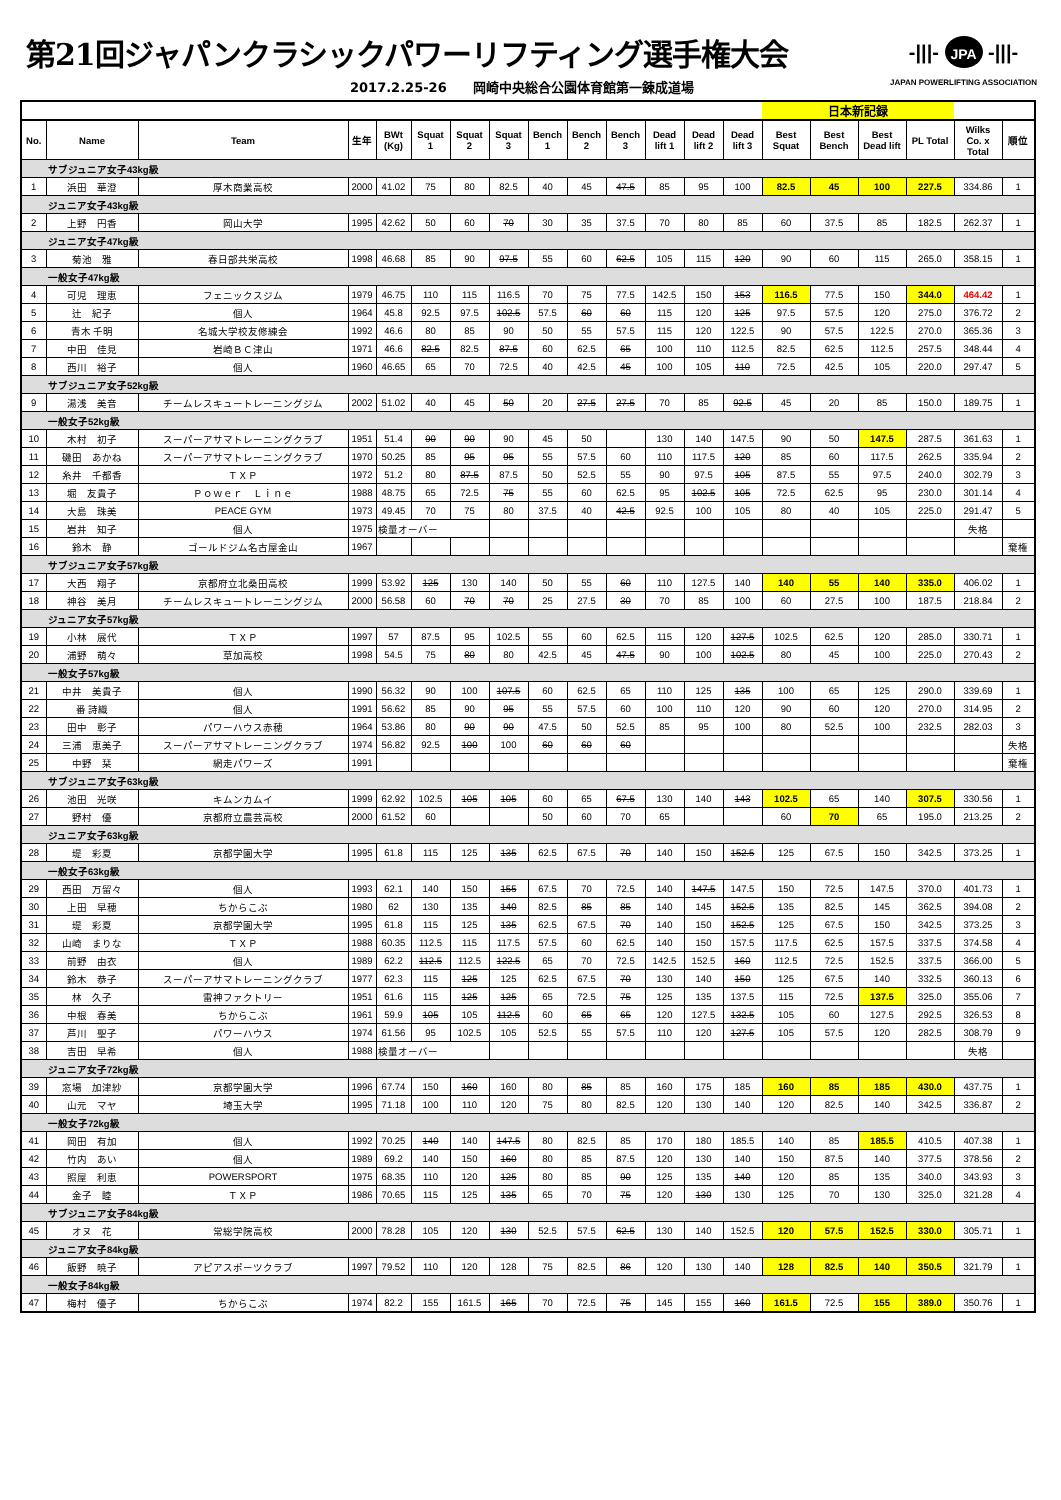第21回ジャパンクラシックパワーリフティング選手権大会
-|||- JPA -|||-
JAPAN POWERLIFTING ASSOCIATION
2017.2.25-26　　岡崎中央総合公園体育館第一錬成道場
| | | | | | | | | | | | | | | 日本新記録 | | | | | |
| No. | Name | Team | 生年 | BWt (Kg) | Squat 1 | Squat 2 | Squat 3 | Bench 1 | Bench 2 | Bench 3 | Dead lift 1 | Dead lift 2 | Dead lift 3 | Best Squat | Best Bench | Best Dead lift | PL Total | Wilks Co. x Total | 順位 |
| サブジュニア女子43kg級 | | | | | | | | | | | | | | | | | | | |
| 1 | 浜田 華澄 | 厚木商業高校 | 2000 | 41.02 | 75 | 80 | 82.5 | 40 | 45 | 47.5 | 85 | 95 | 100 | 82.5 | 45 | 100 | 227.5 | 334.86 | 1 |
| ジュニア女子43kg級 | | | | | | | | | | | | | | | | | | | |
| 2 | 上野 円香 | 岡山大学 | 1995 | 42.62 | 50 | 60 | 70 | 30 | 35 | 37.5 | 70 | 80 | 85 | 60 | 37.5 | 85 | 182.5 | 262.37 | 1 |
| ジュニア女子47kg級 | | | | | | | | | | | | | | | | | | | |
| 3 | 菊池 雅 | 春日部共栄高校 | 1998 | 46.68 | 85 | 90 | 97.5 | 55 | 60 | 62.5 | 105 | 115 | 120 | 90 | 60 | 115 | 265.0 | 358.15 | 1 |
| 一般女子47kg級 | | | | | | | | | | | | | | | | | | | |
| 4 | 可児 理恵 | フェニックスジム | 1979 | 46.75 | 110 | 115 | 116.5 | 70 | 75 | 77.5 | 142.5 | 150 | 153 | 116.5 | 77.5 | 150 | 344.0 | 464.42 | 1 |
| 5 | 辻 紀子 | 個人 | 1964 | 45.8 | 92.5 | 97.5 | 102.5 | 57.5 | 60 | 60 | 115 | 120 | 125 | 97.5 | 57.5 | 120 | 275.0 | 376.72 | 2 |
| 6 | 青木 千明 | 名城大学校友修練会 | 1992 | 46.6 | 80 | 85 | 90 | 50 | 55 | 57.5 | 115 | 120 | 122.5 | 90 | 57.5 | 122.5 | 270.0 | 365.36 | 3 |
| 7 | 中田 佳見 | 岩崎ＢＣ津山 | 1971 | 46.6 | 82.5 | 82.5 | 87.5 | 60 | 62.5 | 65 | 100 | 110 | 112.5 | 82.5 | 62.5 | 112.5 | 257.5 | 348.44 | 4 |
| 8 | 西川 裕子 | 個人 | 1960 | 46.65 | 65 | 70 | 72.5 | 40 | 42.5 | 45 | 100 | 105 | 110 | 72.5 | 42.5 | 105 | 220.0 | 297.47 | 5 |
| サブジュニア女子52kg級 | | | | | | | | | | | | | | | | | | | |
| 9 | 湯浅 美音 | チームレスキュートレーニングジム | 2002 | 51.02 | 40 | 45 | 50 | 20 | 27.5 | 27.5 | 70 | 85 | 92.5 | 45 | 20 | 85 | 150.0 | 189.75 | 1 |
| 一般女子52kg級 | | | | | | | | | | | | | | | | | | | |
| 10 | 木村 初子 | スーパーアサマトレーニングクラブ | 1951 | 51.4 | 90 | 90 | 90 | 45 | 50 | | 130 | 140 | 147.5 | 90 | 50 | 147.5 | 287.5 | 361.63 | 1 |
| 11 | 磯田 あかね | スーパーアサマトレーニングクラブ | 1970 | 50.25 | 85 | 95 | 95 | 55 | 57.5 | 60 | 110 | 117.5 | 120 | 85 | 60 | 117.5 | 262.5 | 335.94 | 2 |
| 12 | 糸井 千都香 | ＴＸＰ | 1972 | 51.2 | 80 | 87.5 | 87.5 | 50 | 52.5 | 55 | 90 | 97.5 | 105 | 87.5 | 55 | 97.5 | 240.0 | 302.79 | 3 |
| 13 | 堀 友貴子 | Ｐｏｗｅｒ Ｌｉｎｅ | 1988 | 48.75 | 65 | 72.5 | 75 | 55 | 60 | 62.5 | 95 | 102.5 | 105 | 72.5 | 62.5 | 95 | 230.0 | 301.14 | 4 |
| 14 | 大島 珠美 | PEACE GYM | 1973 | 49.45 | 70 | 75 | 80 | 37.5 | 40 | 42.5 | 92.5 | 100 | 105 | 80 | 40 | 105 | 225.0 | 291.47 | 5 |
| 15 | 岩井 知子 | 個人 | 1975 | 検量オーバー | | | | | | | | | | | | | | 失格 | |
| 16 | 鈴木 静 | ゴールドジム名古屋金山 | 1967 | | | | | | | | | | | | | | | | 棄権 |
| サブジュニア女子57kg級 | | | | | | | | | | | | | | | | | | | |
| 17 | 大西 翔子 | 京都府立北桑田高校 | 1999 | 53.92 | 125 | 130 | 140 | 50 | 55 | 60 | 110 | 127.5 | 140 | 140 | 55 | 140 | 335.0 | 406.02 | 1 |
| 18 | 神谷 美月 | チームレスキュートレーニングジム | 2000 | 56.58 | 60 | 70 | 70 | 25 | 27.5 | 30 | 70 | 85 | 100 | 60 | 27.5 | 100 | 187.5 | 218.84 | 2 |
| ジュニア女子57kg級 | | | | | | | | | | | | | | | | | | | |
| 19 | 小林 展代 | ＴＸＰ | 1997 | 57 | 87.5 | 95 | 102.5 | 55 | 60 | 62.5 | 115 | 120 | 127.5 | 102.5 | 62.5 | 120 | 285.0 | 330.71 | 1 |
| 20 | 浦野 萌々 | 草加高校 | 1998 | 54.5 | 75 | 80 | 80 | 42.5 | 45 | 47.5 | 90 | 100 | 102.5 | 80 | 45 | 100 | 225.0 | 270.43 | 2 |
| 一般女子57kg級 | | | | | | | | | | | | | | | | | | | |
| 21 | 中井 美貴子 | 個人 | 1990 | 56.32 | 90 | 100 | 107.5 | 60 | 62.5 | 65 | 110 | 125 | 135 | 100 | 65 | 125 | 290.0 | 339.69 | 1 |
| 22 | 番 詩織 | 個人 | 1991 | 56.62 | 85 | 90 | 95 | 55 | 57.5 | 60 | 100 | 110 | 120 | 90 | 60 | 120 | 270.0 | 314.95 | 2 |
| 23 | 田中 彰子 | パワーハウス赤穂 | 1964 | 53.86 | 80 | 90 | 90 | 47.5 | 50 | 52.5 | 85 | 95 | 100 | 80 | 52.5 | 100 | 232.5 | 282.03 | 3 |
| 24 | 三浦 恵美子 | スーパーアサマトレーニングクラブ | 1974 | 56.82 | 92.5 | 100 | 100 | 60 | 60 | 60 | | | | | | | | | 失格 |
| 25 | 中野 栞 | 網走パワーズ | 1991 | | | | | | | | | | | | | | | | 棄権 |
| サブジュニア女子63kg級 | | | | | | | | | | | | | | | | | | | |
| 26 | 池田 光咲 | キムンカムイ | 1999 | 62.92 | 102.5 | 105 | 105 | 60 | 65 | 67.5 | 130 | 140 | 143 | 102.5 | 65 | 140 | 307.5 | 330.56 | 1 |
| 27 | 野村 優 | 京都府立農芸高校 | 2000 | 61.52 | 60 | | | 50 | 60 | 70 | 65 | | | 60 | 70 | 65 | 195.0 | 213.25 | 2 |
| ジュニア女子63kg級 | | | | | | | | | | | | | | | | | | | |
| 28 | 堤 彩夏 | 京都学園大学 | 1995 | 61.8 | 115 | 125 | 135 | 62.5 | 67.5 | 70 | 140 | 150 | 152.5 | 125 | 67.5 | 150 | 342.5 | 373.25 | 1 |
| 一般女子63kg級 | | | | | | | | | | | | | | | | | | | |
| 29 | 西田 万留々 | 個人 | 1993 | 62.1 | 140 | 150 | 155 | 67.5 | 70 | 72.5 | 140 | 147.5 | 147.5 | 150 | 72.5 | 147.5 | 370.0 | 401.73 | 1 |
| 30 | 上田 早穂 | ちからこぶ | 1980 | 62 | 130 | 135 | 140 | 82.5 | 85 | 85 | 140 | 145 | 152.5 | 135 | 82.5 | 145 | 362.5 | 394.08 | 2 |
| 31 | 堤 彩夏 | 京都学園大学 | 1995 | 61.8 | 115 | 125 | 135 | 62.5 | 67.5 | 70 | 140 | 150 | 152.5 | 125 | 67.5 | 150 | 342.5 | 373.25 | 3 |
| 32 | 山崎 まりな | ＴＸＰ | 1988 | 60.35 | 112.5 | 115 | 117.5 | 57.5 | 60 | 62.5 | 140 | 150 | 157.5 | 117.5 | 62.5 | 157.5 | 337.5 | 374.58 | 4 |
| 33 | 前野 由衣 | 個人 | 1989 | 62.2 | 112.5 | 112.5 | 122.5 | 65 | 70 | 72.5 | 142.5 | 152.5 | 160 | 112.5 | 72.5 | 152.5 | 337.5 | 366.00 | 5 |
| 34 | 鈴木 恭子 | スーパーアサマトレーニングクラブ | 1977 | 62.3 | 115 | 125 | 125 | 62.5 | 67.5 | 70 | 130 | 140 | 150 | 125 | 67.5 | 140 | 332.5 | 360.13 | 6 |
| 35 | 林 久子 | 雷神ファクトリー | 1951 | 61.6 | 115 | 125 | 125 | 65 | 72.5 | 75 | 125 | 135 | 137.5 | 115 | 72.5 | 137.5 | 325.0 | 355.06 | 7 |
| 36 | 中根 春美 | ちからこぶ | 1961 | 59.9 | 105 | 105 | 112.5 | 60 | 65 | 65 | 120 | 127.5 | 132.5 | 105 | 60 | 127.5 | 292.5 | 326.53 | 8 |
| 37 | 芦川 聖子 | パワーハウス | 1974 | 61.56 | 95 | 102.5 | 105 | 52.5 | 55 | 57.5 | 110 | 120 | 127.5 | 105 | 57.5 | 120 | 282.5 | 308.79 | 9 |
| 38 | 吉田 早希 | 個人 | 1988 | 検量オーバー | | | | | | | | | | | | | | 失格 | |
| ジュニア女子72kg級 | | | | | | | | | | | | | | | | | | | |
| 39 | 窓場 加津紗 | 京都学園大学 | 1996 | 67.74 | 150 | 160 | 160 | 80 | 85 | 85 | 160 | 175 | 185 | 160 | 85 | 185 | 430.0 | 437.75 | 1 |
| 40 | 山元 マヤ | 埼玉大学 | 1995 | 71.18 | 100 | 110 | 120 | 75 | 80 | 82.5 | 120 | 130 | 140 | 120 | 82.5 | 140 | 342.5 | 336.87 | 2 |
| 一般女子72kg級 | | | | | | | | | | | | | | | | | | | |
| 41 | 岡田 有加 | 個人 | 1992 | 70.25 | 140 | 140 | 147.5 | 80 | 82.5 | 85 | 170 | 180 | 185.5 | 140 | 85 | 185.5 | 410.5 | 407.38 | 1 |
| 42 | 竹内 あい | 個人 | 1989 | 69.2 | 140 | 150 | 160 | 80 | 85 | 87.5 | 120 | 130 | 140 | 150 | 87.5 | 140 | 377.5 | 378.56 | 2 |
| 43 | 照屋 利恵 | POWERSPORT | 1975 | 68.35 | 110 | 120 | 125 | 80 | 85 | 90 | 125 | 135 | 140 | 120 | 85 | 135 | 340.0 | 343.93 | 3 |
| 44 | 金子 睦 | ＴＸＰ | 1986 | 70.65 | 115 | 125 | 135 | 65 | 70 | 75 | 120 | 130 | 130 | 125 | 70 | 130 | 325.0 | 321.28 | 4 |
| サブジュニア女子84kg級 | | | | | | | | | | | | | | | | | | | |
| 45 | オヌ 花 | 常総学院高校 | 2000 | 78.28 | 105 | 120 | 130 | 52.5 | 57.5 | 62.5 | 130 | 140 | 152.5 | 120 | 57.5 | 152.5 | 330.0 | 305.71 | 1 |
| ジュニア女子84kg級 | | | | | | | | | | | | | | | | | | | |
| 46 | 飯野 暁子 | アピアスポーツクラブ | 1997 | 79.52 | 110 | 120 | 128 | 75 | 82.5 | 86 | 120 | 130 | 140 | 128 | 82.5 | 140 | 350.5 | 321.79 | 1 |
| 一般女子84kg級 | | | | | | | | | | | | | | | | | | | |
| 47 | 梅村 優子 | ちからこぶ | 1974 | 82.2 | 155 | 161.5 | 165 | 70 | 72.5 | 75 | 145 | 155 | 160 | 161.5 | 72.5 | 155 | 389.0 | 350.76 | 1 |